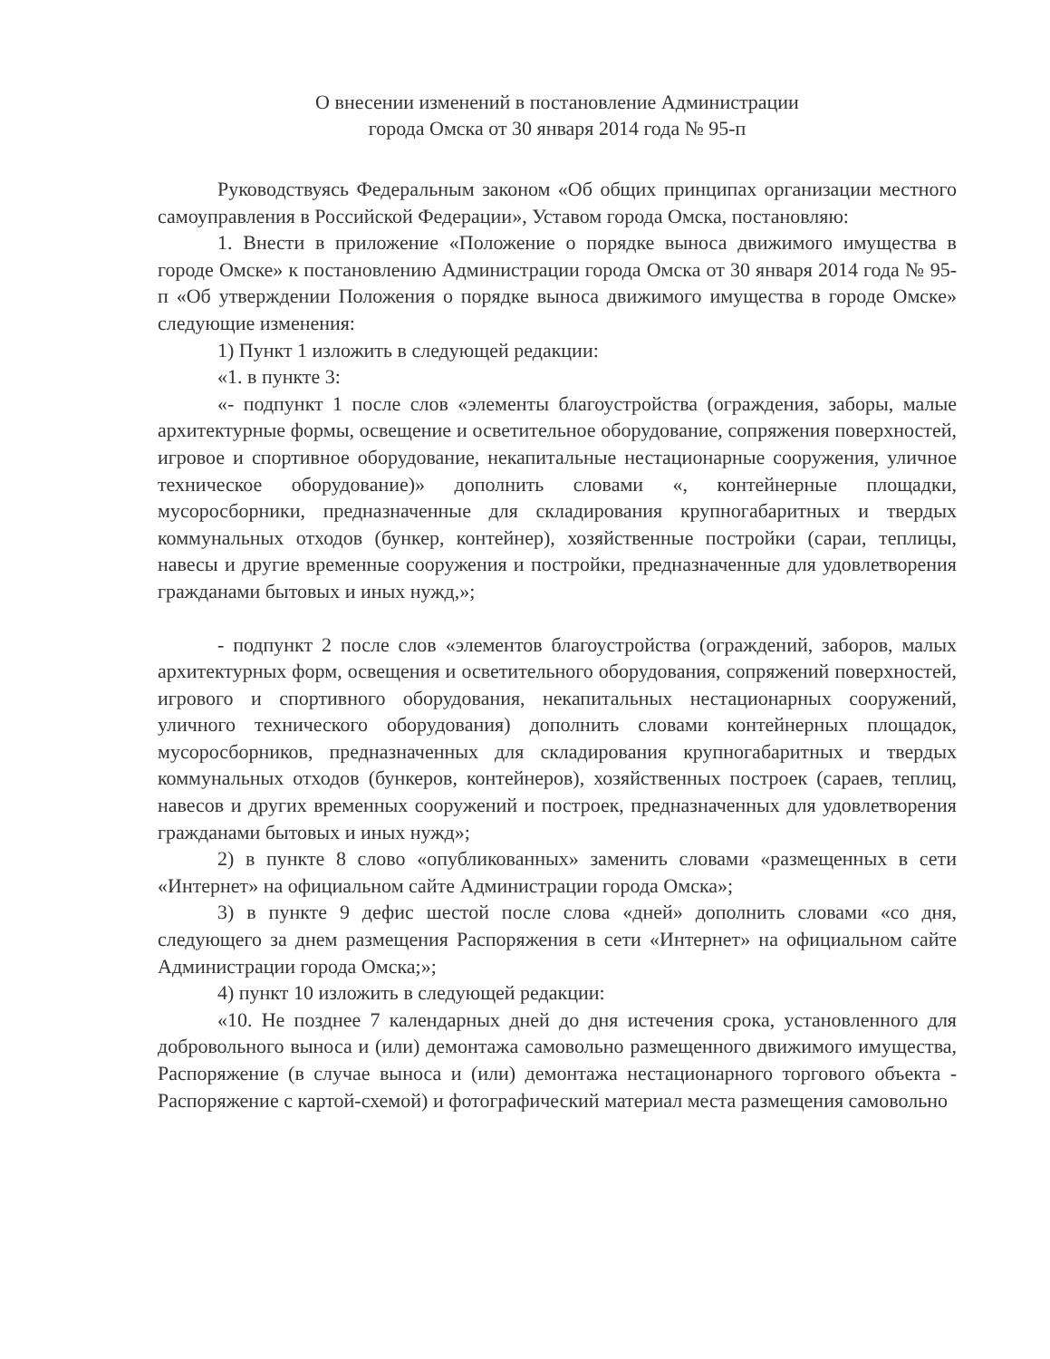О внесении изменений в постановление Администрации
города Омска от 30 января 2014 года № 95-п
Руководствуясь Федеральным законом «Об общих принципах организации местного самоуправления в Российской Федерации», Уставом города Омска, постановляю:
1. Внести в приложение «Положение о порядке выноса движимого имущества в городе Омске» к постановлению Администрации города Омска от 30 января 2014 года № 95-п «Об утверждении Положения о порядке выноса движимого имущества в городе Омске» следующие изменения:
1) Пункт 1 изложить в следующей редакции:
«1. в пункте 3:
«- подпункт 1 после слов «элементы благоустройства (ограждения, заборы, малые архитектурные формы, освещение и осветительное оборудование, сопряжения поверхностей, игровое и спортивное оборудование, некапитальные нестационарные сооружения, уличное техническое оборудование)» дополнить словами «, контейнерные площадки, мусоросборники, предназначенные для складирования крупногабаритных и твердых коммунальных отходов (бункер, контейнер), хозяйственные постройки (сараи, теплицы, навесы и другие временные сооружения и постройки, предназначенные для удовлетворения гражданами бытовых и иных нужд,»;
- подпункт 2 после слов «элементов благоустройства (ограждений, заборов, малых архитектурных форм, освещения и осветительного оборудования, сопряжений поверхностей, игрового и спортивного оборудования, некапитальных нестационарных сооружений, уличного технического оборудования) дополнить словами контейнерных площадок, мусоросборников, предназначенных для складирования крупногабаритных и твердых коммунальных отходов (бункеров, контейнеров), хозяйственных построек (сараев, теплиц, навесов и других временных сооружений и построек, предназначенных для удовлетворения гражданами бытовых и иных нужд»;
2) в пункте 8 слово «опубликованных» заменить словами «размещенных в сети «Интернет» на официальном сайте Администрации города Омска»;
3) в пункте 9 дефис шестой после слова «дней» дополнить словами «со дня, следующего за днем размещения Распоряжения в сети «Интернет» на официальном сайте Администрации города Омска;»;
4) пункт 10 изложить в следующей редакции:
«10. Не позднее 7 календарных дней до дня истечения срока, установленного для добровольного выноса и (или) демонтажа самовольно размещенного движимого имущества, Распоряжение (в случае выноса и (или) демонтажа нестационарного торгового объекта - Распоряжение с картой-схемой) и фотографический материал места размещения самовольно